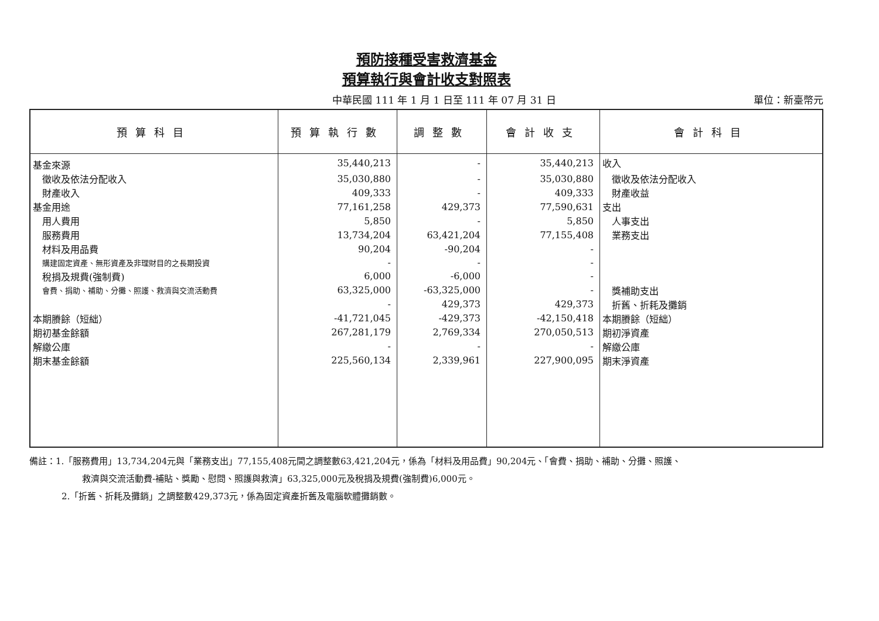預防接種受害救濟基金
預算執行與會計收支對照表
中華民國 111 年 1 月 1 日至 111 年 07 月 31 日 單位：新臺幣元
| 預算科目 | 預算執行數 | 調整數 | 會計收支 | 會計科目 |
| --- | --- | --- | --- | --- |
| 基金來源 | 35,440,213 | - | 35,440,213 | 收入 |
| 徵收及依法分配收入 | 35,030,880 | - | 35,030,880 | 徵收及依法分配收入 |
| 財產收入 | 409,333 | - | 409,333 | 財產收益 |
| 基金用途 | 77,161,258 | 429,373 | 77,590,631 | 支出 |
| 用人費用 | 5,850 | - | 5,850 | 人事支出 |
| 服務費用 | 13,734,204 | 63,421,204 | 77,155,408 | 業務支出 |
| 材料及用品費 | 90,204 | -90,204 | - | |
| 購建固定資產、無形資產及非理財目的之長期投資 | - | - | - | |
| 稅捐及規費(強制費) | 6,000 | -6,000 | - | |
| 會費、捐助、補助、分攤、照護、救濟與交流活動費 | 63,325,000 | -63,325,000 | - | 獎補助支出 |
| | - | 429,373 | 429,373 | 折舊、折耗及攤銷 |
| 本期賸餘（短絀） | -41,721,045 | -429,373 | -42,150,418 | 本期賸餘（短絀） |
| 期初基金餘額 | 267,281,179 | 2,769,334 | 270,050,513 | 期初淨資產 |
| 解繳公庫 | - | - | - | 解繳公庫 |
| 期末基金餘額 | 225,560,134 | 2,339,961 | 227,900,095 | 期末淨資產 |
備註：1.「服務費用」13,734,204元與「業務支出」77,155,408元間之調整數63,421,204元，係為「材料及用品費」90,204元、「會費、捐助、補助、分攤、照護、
救濟與交流活動費-補貼、獎勵、慰問、照護與救濟」63,325,000元及稅捐及規費(強制費)6,000元。
2.「折舊、折耗及攤銷」之調整數429,373元，係為固定資產折舊及電腦軟體攤銷數。